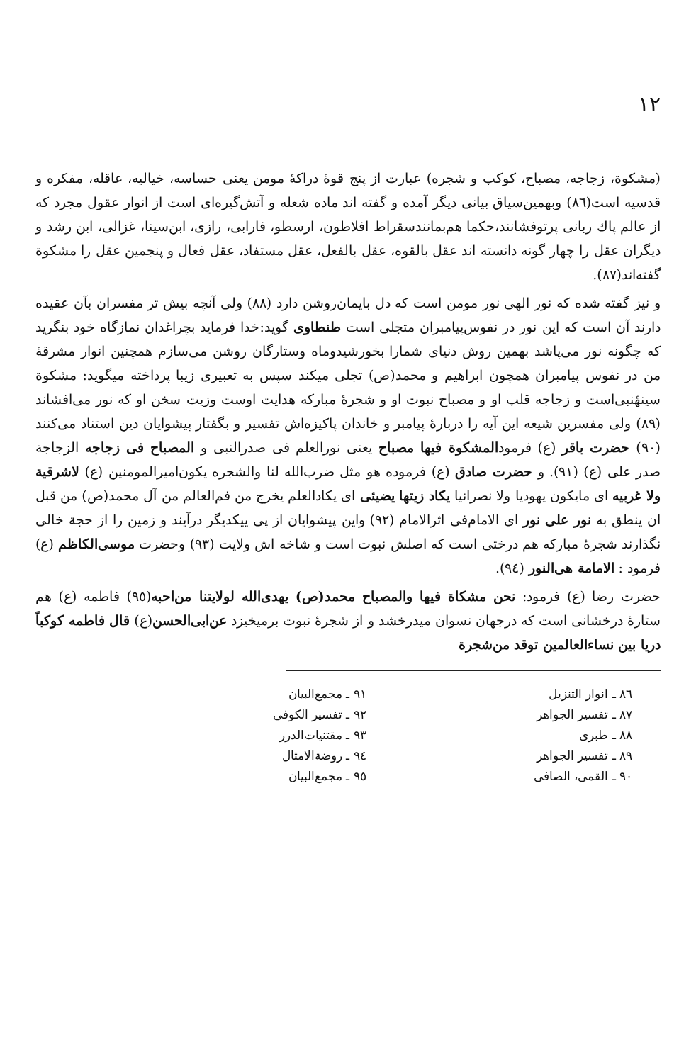١٢
(مشکوة، زجاجه، مصباح، کوکب و شجره) عبارت از پنج قوهٔ دراکهٔ مومن یعنی حساسه، خیالیه، عاقله، مفکره و قدسیه است(٨٦) وبهمین‌سیاق بیانی دیگر آمده و گفته اند ماده شعله و آتش‌گیره‌ای است از انوار عقول مجرد که از عالم پاك ربانی پرتوفشانند،حکما هم‌بمانندسقراط افلاطون، ارسطو، فارابی، رازی، ابن‌سینا، غزالی، ابن رشد و دیگران عقل را چهار گونه دانسته اند عقل بالقوه، عقل بالفعل، عقل مستفاد، عقل فعال و پنجمین عقل را مشکوة گفته‌اند(٨٧).
و نیز گفته شده که نور الهی نور مومن است که دل بایمان‌روشن دارد (٨٨) ولی آنچه بیش تر مفسران بآن عقیده دارند آن است که این نور در نفوس‌پیامبران متجلی است طنطاوی گوید:خدا فرماید بچراغدان نمازگاه خود بنگرید که چگونه نور می‌پاشد بهمین روش دنیای شمارا بخورشیدوماه وستارگان روشن می‌سازم همچنین انوار مشرقهٔ من در نفوس پیامبران همچون ابراهیم و محمد(ص) تجلی میکند سپس به تعبیری زیبا پرداخته میگوید: مشکوة سینهٔنبی‌است و زجاجه قلب او و مصباح نبوت او و شجرهٔ مبارکه هدایت اوست وزیت سخن او که نور می‌افشاند (٨٩) ولی مفسرین شیعه این آیه را دربارهٔ پیامبر و خاندان پاکیزه‌اش تفسیر و بگفتار پیشوایان دین استناد می‌کنند (٩٠) حضرت باقر (ع) فرمودالمشکوة فیها مصباح یعنی نورالعلم فی صدرالنبی و المصباح فی زجاجه الزجاجة صدر علی (ع) (٩١). و حضرت صادق (ع) فرموده هو مثل ضرب‌الله لنا والشجره یکون‌امیرالمومنین (ع) لاشرقیة ولا غربیه ای مایکون یهودیا ولا نصرانیا یکاد زیتها یضیئی ای یکادالعلم یخرج من فم‌العالم من آل محمد(ص) من قبل ان ینطق به نور علی نور ای الامام‌فی اثرالامام (٩٢) واین پیشوایان از پی ییکدیگر درآیند و زمین را از حجة خالی نگذارند شجرهٔ مبارکه هم درختی است که اصلش نبوت است و شاخه اش ولایت (٩٣) وحضرت موسی‌الکاظم (ع) فرمود : الامامة هی‌النور (٩٤).
حضرت رضا (ع) فرمود: نحن مشکاة فیها والمصباح محمد(ص) یهدی‌الله لولایتنا من‌احبه(٩٥) فاطمه (ع) هم ستارهٔ درخشانی است که درجهان نسوان میدرخشد و از شجرهٔ نبوت برمیخیزد عن‌ابی‌الحسن(ع) قال فاطمه کوکباً دریا بین نساءالعالمین توقد من‌شجرة
٨٦ ـ انوار التنزیل
٨٧ ـ تفسیر الجواهر
٨٨ ـ طبری
٨٩ ـ تفسیر الجواهر
٩٠ ـ القمی، الصافی
٩١ ـ مجمع‌البیان
٩٢ ـ تفسیر الکوفی
٩٣ ـ مقتنیات‌الدرر
٩٤ ـ روضةالامثال
٩٥ ـ مجمع‌البیان